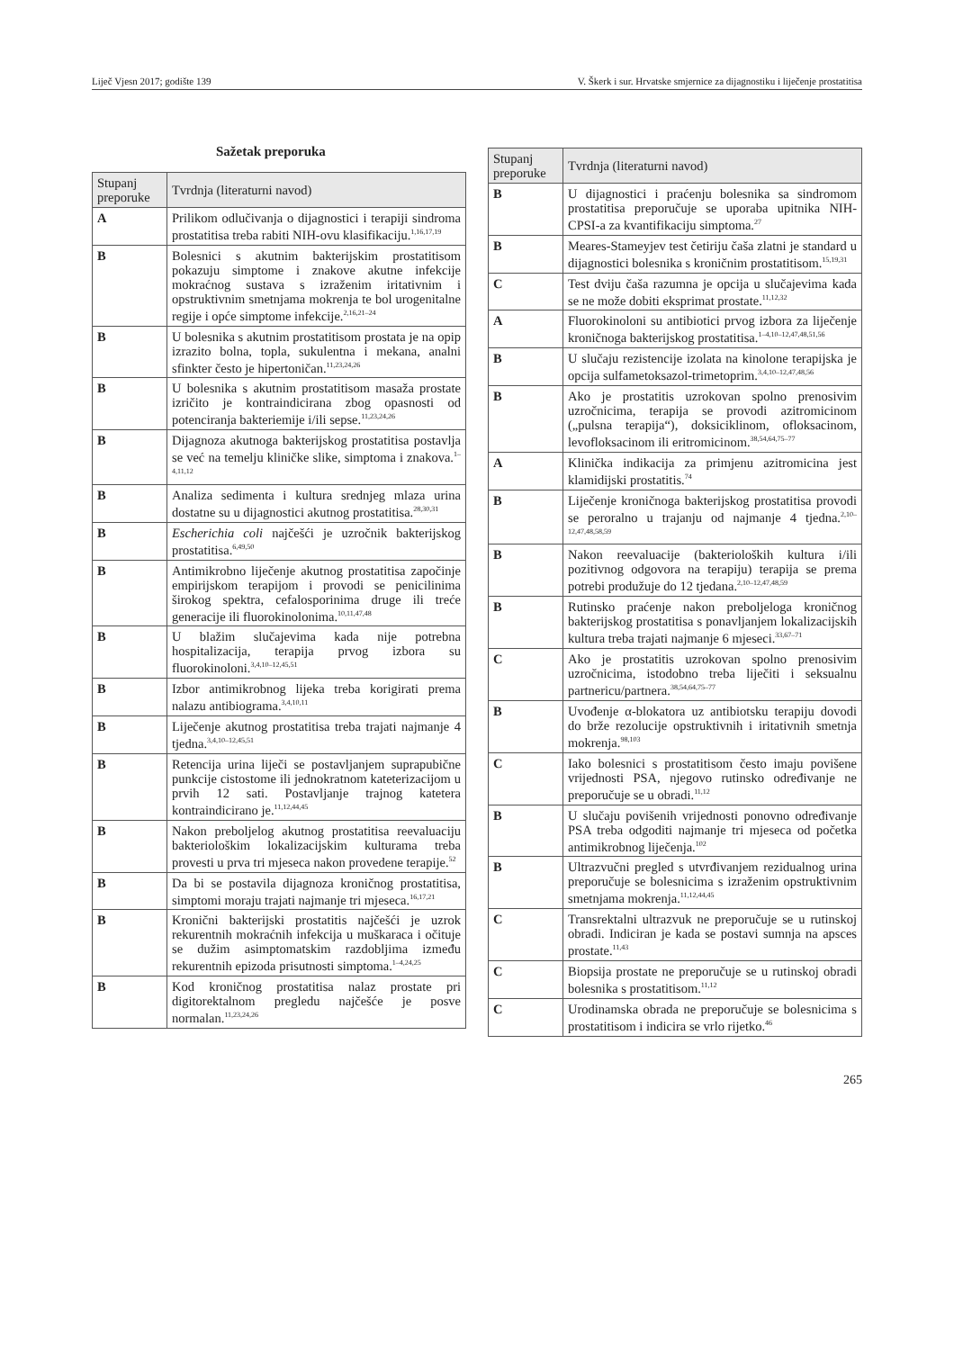Liječ Vjesn 2017; godište 139 V. Škerk i sur. Hrvatske smjernice za dijagnostiku i liječenje prostatitisa
Sažetak preporuka
| Stupanj preporuke | Tvrdnja (literaturni navod) |
| --- | --- |
| A | Prilikom odlučivanja o dijagnostici i terapiji sindroma prostatitisa treba rabiti NIH-ovu klasifikaciju.<sup>1,16,17,19</sup> |
| B | Bolesnici s akutnim bakterijskim prostatitisom pokazuju simptome i znakove akutne infekcije mokraćnog sustava s izraženim iritativnim i opstruktivnim smetnjama mokrenja te bol urogenitalne regije i opće simptome infekcije.<sup>2,16,21–24</sup> |
| B | U bolesnika s akutnim prostatitisom prostata je na opip izrazito bolna, topla, sukulentna i mekana, analni sfinkter često je hipertoničan.<sup>11,23,24,26</sup> |
| B | U bolesnika s akutnim prostatitisom masaža prostate izričito je kontraindicirana zbog opasnosti od potenciranja bakteriemije i/ili sepse.<sup>11,23,24,26</sup> |
| B | Dijagnoza akutnoga bakterijskog prostatitisa postavlja se već na temelju kliničke slike, simptoma i znakova.<sup>1–4,11,12</sup> |
| B | Analiza sedimenta i kultura srednjeg mlaza urina dostatne su u dijagnostici akutnog prostatitisa.<sup>28,30,31</sup> |
| B | Escherichia coli najčešći je uzročnik bakterijskog prostatitisa.<sup>6,49,50</sup> |
| B | Antimikrobno liječenje akutnog prostatitisa započinje empirijskom terapijom i provodi se penicilinima širokog spektra, cefalosporinima druge ili treće generacije ili fluorokinolonima.<sup>10,11,47,48</sup> |
| B | U blažim slučajevima kada nije potrebna hospitalizacija, terapija prvog izbora su fluorokinoloni.<sup>3,4,10–12,45,51</sup> |
| B | Izbor antimikrobnog lijeka treba korigirati prema nalazu antibiograma.<sup>3,4,10,11</sup> |
| B | Liječenje akutnog prostatitisa treba trajati najmanje 4 tjedna.<sup>3,4,10–12,45,51</sup> |
| B | Retencija urina liječi se postavljanjem suprapubične punkcije cistostome ili jednokratnom kateterizacijom u prvih 12 sati. Postavljanje trajnog katetera kontraindicirano je.<sup>11,12,44,45</sup> |
| B | Nakon preboljelog akutnog prostatitisa reevaluaciju bakteriološkim lokalizacijskim kulturama treba provesti u prva tri mjeseca nakon provedene terapije.<sup>52</sup> |
| B | Da bi se postavila dijagnoza kroničnog prostatitisa, simptomi moraju trajati najmanje tri mjeseca.<sup>16,17,21</sup> |
| B | Kronični bakterijski prostatitis najčešći je uzrok rekurentnih mokraćnih infekcija u muškaraca i očituje se dužim asimptomatskim razdobljima između rekurentnih epizoda prisutnosti simptoma.<sup>1–4,24,25</sup> |
| B | Kod kroničnog prostatitisa nalaz prostate pri digitorektalnom pregledu najčešće je posve normalan.<sup>11,23,24,26</sup> |
| Stupanj preporuke | Tvrdnja (literaturni navod) |
| --- | --- |
| B | U dijagnostici i praćenju bolesnika sa sindromom prostatitisa preporučuje se uporaba upitnika NIH-CPSI-a za kvantifikaciju simptoma.<sup>27</sup> |
| B | Meares-Stameyjev test četiriju čaša zlatni je standard u dijagnostici bolesnika s kroničnim prostatitisom.<sup>15,19,31</sup> |
| C | Test dviju čaša razumna je opcija u slučajevima kada se ne može dobiti eksprimat prostate.<sup>11,12,32</sup> |
| A | Fluorokinoloni su antibiotici prvog izbora za liječenje kroničnoga bakterijskog prostatitisa.<sup>1–4,10–12,47,48,51,56</sup> |
| B | U slučaju rezistencije izolata na kinolone terapijska je opcija sulfametoksazol-trimetoprim.<sup>3,4,10–12,47,48,56</sup> |
| B | Ako je prostatitis uzrokovan spolno prenosivim uzročnicima, terapija se provodi azitromicinom („pulsna terapija“), doksiciklinom, ofloksacinom, levofloksacinom ili eritromicinom.<sup>38,54,64,75–77</sup> |
| A | Klinička indikacija za primjenu azitromicina jest klamidijski prostatitis.<sup>74</sup> |
| B | Liječenje kroničnoga bakterijskog prostatitisa provodi se peroralno u trajanju od najmanje 4 tjedna.<sup>2,10–12,47,48,58,59</sup> |
| B | Nakon reevaluacije (bakterioloških kultura i/ili pozitivnog odgovora na terapiju) terapija se prema potrebi produžuje do 12 tjedana.<sup>2,10–12,47,48,59</sup> |
| B | Rutinsko praćenje nakon preboljeloga kroničnog bakterijskog prostatitisa s ponavljanjem lokalizacijskih kultura treba trajati najmanje 6 mjeseci.<sup>33,67–71</sup> |
| C | Ako je prostatitis uzrokovan spolno prenosivim uzročnicima, istodobno treba liječiti i seksualnu partnericu/partnera.<sup>38,54,64,75–77</sup> |
| B | Uvođenje α-blokatora uz antibiotsku terapiju dovodi do brže rezolucije opstruktivnih i iritativnih smetnja mokrenja.<sup>98,103</sup> |
| C | Iako bolesnici s prostatitisom često imaju povišene vrijednosti PSA, njegovo rutinsko određivanje ne preporučuje se u obradi.<sup>11,12</sup> |
| B | U slučaju povišenih vrijednosti ponovno određivanje PSA treba odgoditi najmanje tri mjeseca od početka antimikrobnog liječenja.<sup>102</sup> |
| B | Ultrazvučni pregled s utvrđivanjem rezidualnog urina preporučuje se bolesnicima s izraženim opstruktivnim smetnjama mokrenja.<sup>11,12,44,45</sup> |
| C | Transrektalni ultrazvuk ne preporučuje se u rutinskoj obradi. Indiciran je kada se postavi sumnja na apsces prostate.<sup>11,43</sup> |
| C | Biopsija prostate ne preporučuje se u rutinskoj obradi bolesnika s prostatitisom.<sup>11,12</sup> |
| C | Urodinamska obrada ne preporučuje se bolesnicima s prostatitisom i indicira se vrlo rijetko.<sup>46</sup> |
265